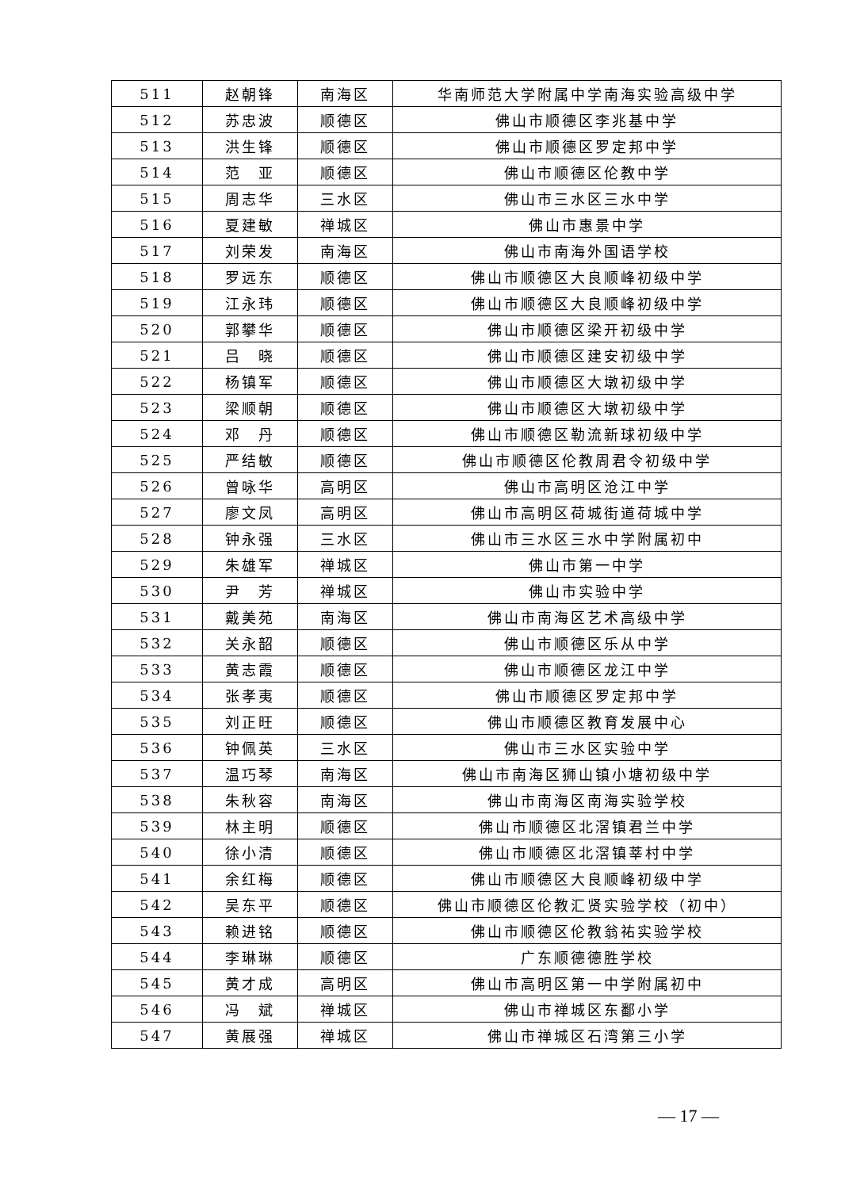| 511 | 赵朝锋 | 南海区 | 华南师范大学附属中学南海实验高级中学 |
| 512 | 苏忠波 | 顺德区 | 佛山市顺德区李兆基中学 |
| 513 | 洪生锋 | 顺德区 | 佛山市顺德区罗定邦中学 |
| 514 | 范 亚 | 顺德区 | 佛山市顺德区伦教中学 |
| 515 | 周志华 | 三水区 | 佛山市三水区三水中学 |
| 516 | 夏建敏 | 禅城区 | 佛山市惠景中学 |
| 517 | 刘荣发 | 南海区 | 佛山市南海外国语学校 |
| 518 | 罗远东 | 顺德区 | 佛山市顺德区大良顺峰初级中学 |
| 519 | 江永玮 | 顺德区 | 佛山市顺德区大良顺峰初级中学 |
| 520 | 郭攀华 | 顺德区 | 佛山市顺德区梁开初级中学 |
| 521 | 吕 晓 | 顺德区 | 佛山市顺德区建安初级中学 |
| 522 | 杨镇军 | 顺德区 | 佛山市顺德区大墩初级中学 |
| 523 | 梁顺朝 | 顺德区 | 佛山市顺德区大墩初级中学 |
| 524 | 邓 丹 | 顺德区 | 佛山市顺德区勒流新球初级中学 |
| 525 | 严结敏 | 顺德区 | 佛山市顺德区伦教周君令初级中学 |
| 526 | 曾咏华 | 高明区 | 佛山市高明区沧江中学 |
| 527 | 廖文凤 | 高明区 | 佛山市高明区荷城街道荷城中学 |
| 528 | 钟永强 | 三水区 | 佛山市三水区三水中学附属初中 |
| 529 | 朱雄军 | 禅城区 | 佛山市第一中学 |
| 530 | 尹 芳 | 禅城区 | 佛山市实验中学 |
| 531 | 戴美苑 | 南海区 | 佛山市南海区艺术高级中学 |
| 532 | 关永韶 | 顺德区 | 佛山市顺德区乐从中学 |
| 533 | 黄志霞 | 顺德区 | 佛山市顺德区龙江中学 |
| 534 | 张孝夷 | 顺德区 | 佛山市顺德区罗定邦中学 |
| 535 | 刘正旺 | 顺德区 | 佛山市顺德区教育发展中心 |
| 536 | 钟佩英 | 三水区 | 佛山市三水区实验中学 |
| 537 | 温巧琴 | 南海区 | 佛山市南海区狮山镇小塘初级中学 |
| 538 | 朱秋容 | 南海区 | 佛山市南海区南海实验学校 |
| 539 | 林主明 | 顺德区 | 佛山市顺德区北滘镇君兰中学 |
| 540 | 徐小清 | 顺德区 | 佛山市顺德区北滘镇莘村中学 |
| 541 | 余红梅 | 顺德区 | 佛山市顺德区大良顺峰初级中学 |
| 542 | 吴东平 | 顺德区 | 佛山市顺德区伦教汇贤实验学校（初中） |
| 543 | 赖进铭 | 顺德区 | 佛山市顺德区伦教翁祐实验学校 |
| 544 | 李琳琳 | 顺德区 | 广东顺德德胜学校 |
| 545 | 黄才成 | 高明区 | 佛山市高明区第一中学附属初中 |
| 546 | 冯 斌 | 禅城区 | 佛山市禅城区东鄱小学 |
| 547 | 黄展强 | 禅城区 | 佛山市禅城区石湾第三小学 |
— 17 —